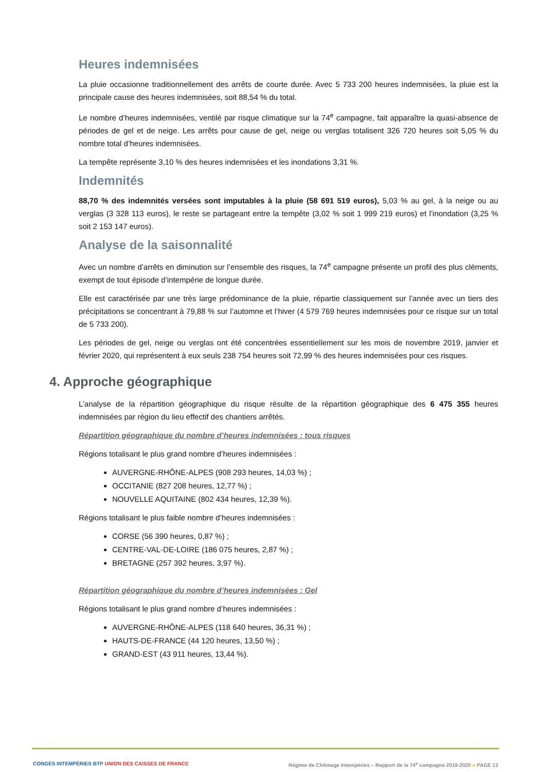Heures indemnisées
La pluie occasionne traditionnellement des arrêts de courte durée. Avec 5 733 200 heures indemnisées, la pluie est la principale cause des heures indemnisées, soit 88,54 % du total.
Le nombre d’heures indemnisées, ventilé par risque climatique sur la 74<sup>e</sup> campagne, fait apparaître la quasi-absence de périodes de gel et de neige. Les arrêts pour cause de gel, neige ou verglas totalisent 326 720 heures soit 5,05 % du nombre total d’heures indemnisées.
La tempête représente 3,10 % des heures indemnisées et les inondations 3,31 %.
Indemnités
88,70 % des indemnités versées sont imputables à la pluie (58 691 519 euros), 5,03 % au gel, à la neige ou au verglas (3 328 113 euros), le reste se partageant entre la tempête (3,02 % soit 1 999 219 euros) et l’inondation (3,25 % soit 2 153 147 euros).
Analyse de la saisonnalité
Avec un nombre d’arrêts en diminution sur l’ensemble des risques, la 74<sup>e</sup> campagne présente un profil des plus cléments, exempt de tout épisode d’intempérie de longue durée.
Elle est caractérisée par une très large prédominance de la pluie, répartie classiquement sur l’année avec un tiers des précipitations se concentrant à 79,88 % sur l’automne et l’hiver (4 579 769 heures indemnisées pour ce risque sur un total de 5 733 200).
Les périodes de gel, neige ou verglas ont été concentrées essentiellement sur les mois de novembre 2019, janvier et février 2020, qui représentent à eux seuls 238 754 heures soit 72,99 % des heures indemnisées pour ces risques.
4. Approche géographique
L’analyse de la répartition géographique du risque résulte de la répartition géographique des 6 475 355 heures indemnisées par région du lieu effectif des chantiers arrêtés.
Répartition géographique du nombre d’heures indemnisées : tous risques
Régions totalisant le plus grand nombre d’heures indemnisées :
AUVERGNE-RHÔNE-ALPES (908 293 heures, 14,03 %) ;
OCCITANIE (827 208 heures, 12,77 %) ;
NOUVELLE AQUITAINE (802 434 heures, 12,39 %).
Régions totalisant le plus faible nombre d’heures indemnisées :
CORSE (56 390 heures, 0,87 %) ;
CENTRE-VAL-DE-LOIRE (186 075 heures, 2,87 %) ;
BRETAGNE (257 392 heures, 3,97 %).
Répartition géographique du nombre d’heures indemnisées : Gel
Régions totalisant le plus grand nombre d’heures indemnisées :
AUVERGNE-RHÔNE-ALPES (118 640 heures, 36,31 %) ;
HAUTS-DE-FRANCE (44 120 heures, 13,50 %) ;
GRAND-EST (43 911 heures, 13,44 %).
CONGÉS INTEMPÉRIES BTP UNION DES CAISSES DE FRANCE Régime de Chômage Intempéries – Rapport de la 74<sup>e</sup> campagne 2019-2020 ● PAGE 13